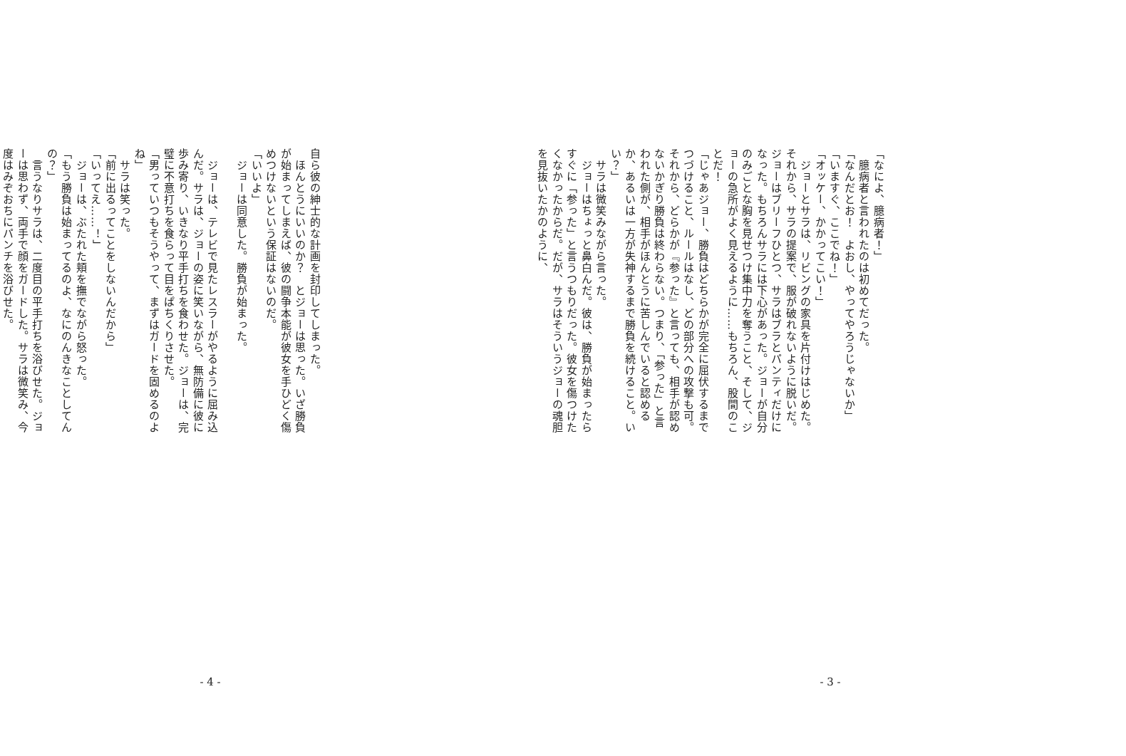「なによ、臆病者！」
　臆病者と言われたのは初めてだった。
「なんだとお！　よおし、やってやろうじゃないか」
「いますぐ、ここでね！」
「オッケー、かかってこい！」
　ジョーとサラは、リビングの家具を片付けはじめた。それから、サラの提案で、服が破れないように脱いだ。ジョーはブリーフひとつ、サラはブラとパンティだけになった。もちろんサラには下心があった。ジョーが自分のみごとな胸を見せつけ集中力を奪うこと、そして、ジョーの急所がよく見えるように……もちろん、股間のことだ！
「じゃあジョー、勝負はどちらかが完全に屈伏するまでつづけること、ルールはなし、どの部分への攻撃も可。それから、どらかが『参った』と言っても、相手が認めないかぎり勝負は終わらない。つまり、「参った」と言われた側が、相手がほんとうに苦しんでいると認めるか、あるいは一方が失神するまで勝負を続けること。いい？」
　サラは微笑みながら言った。
　ジョーはちょっと鼻白んだ。彼は、勝負が始まったらすぐに「参った」と言うつもりだった。彼女を傷つけたくなかったからだ。だが、サラはそういうジョーの魂胆を見抜いたかのように、
- 3 -
自ら彼の紳士的な計画を封印してしまった。
　ほんとうにいいのか？　とジョーは思った。いざ勝負が始まってしまえば、彼の闘争本能が彼女を手ひどく傷めつけないという保証はないのだ。
「いいよ」
　ジョーは同意した。勝負が始まった。
　
　ジョーは、テレビで見たレスラーがやるように屈み込んだ。サラは、ジョーの姿に笑いながら、無防備に彼に歩み寄り、いきなり平手打ちを食わせた。ジョーは、完璧に不意打ちを食らって目をぱちくりさせた。
「男っていつもそうやって、まずはガードを固めるのよね」
　サラは笑った。
「前に出るってことをしないんだから」
「いってえ……！」
　ジョーは、ぶたれた頬を撫でながら怒った。
「もう勝負は始まってるのよ、なにのんきなことしてんの？」
　言うなりサラは、二度目の平手打ちを浴びせた。ジョーは思わず、両手で顔をガードした。サラは微笑み、今度はみぞおちにパンチを浴びせた。
- 4 -